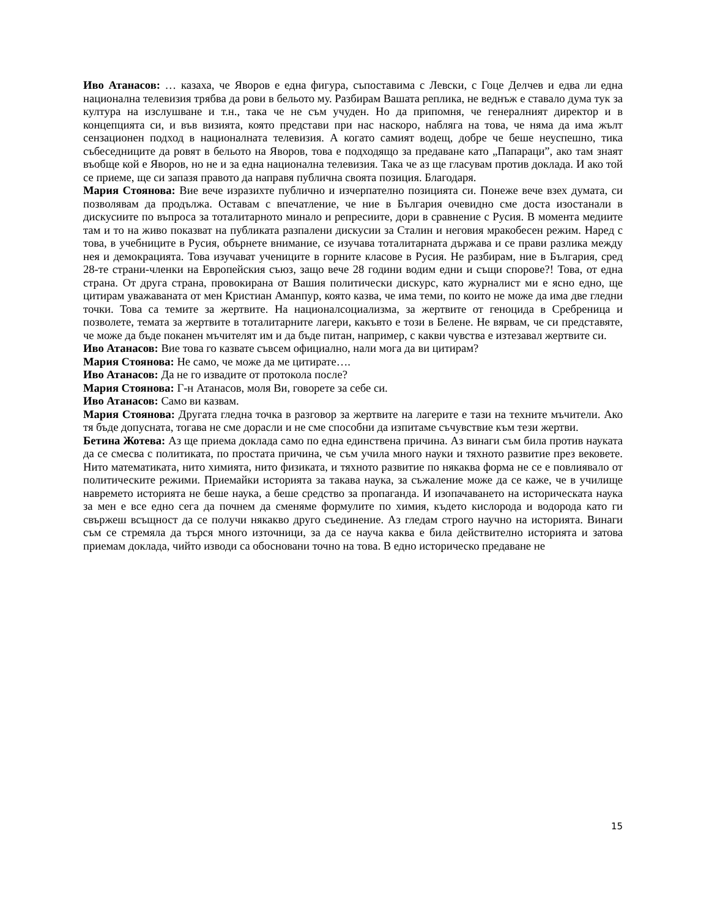Иво Атанасов: … казаха, че Яворов е една фигура, съпоставима с Левски, с Гоце Делчев и едва ли една национална телевизия трябва да рови в бельото му. Разбирам Вашата реплика, не веднъж е ставало дума тук за култура на изслушване и т.н., така че не съм учуден. Но да припомня, че генералният директор и в концепцията си, и във визията, която представи при нас наскоро, набляга на това, че няма да има жълт сензационен подход в националната телевизия. А когато самият водещ, добре че беше неуспешно, тика събеседниците да ровят в бельото на Яворов, това е подходящо за предаване като „Папараци”, ако там знаят въобще кой е Яворов, но не и за една национална телевизия. Така че аз ще гласувам против доклада. И ако той се приеме, ще си запазя правото да направя публична своята позиция. Благодаря.
Мария Стоянова: Вие вече изразихте публично и изчерпателно позицията си. Понеже вече взех думата, си позволявам да продължа. Оставам с впечатление, че ние в България очевидно сме доста изостанали в дискусиите по въпроса за тоталитарното минало и репресиите, дори в сравнение с Русия. В момента медиите там и то на живо показват на публиката разпалени дискусии за Сталин и неговия мракобесен режим. Наред с това, в учебниците в Русия, обърнете внимание, се изучава тоталитарната държава и се прави разлика между нея и демокрацията. Това изучават учениците в горните класове в Русия. Не разбирам, ние в България, сред 28-те страни-членки на Европейския съюз, защо вече 28 години водим едни и същи спорове?! Това, от една страна. От друга страна, провокирана от Вашия политически дискурс, като журналист ми е ясно едно, ще цитирам уважаваната от мен Кристиан Аманпур, която казва, че има теми, по които не може да има две гледни точки. Това са темите за жертвите. На националсоциализма, за жертвите от геноцида в Сребреница и позволете, темата за жертвите в тоталитарните лагери, какъвто е този в Белене. Не вярвам, че си представяте, че може да бъде поканен мъчителят им и да бъде питан, например, с какви чувства е изтезавал жертвите си.
Иво Атанасов: Вие това го казвате съвсем официално, нали мога да ви цитирам?
Мария Стоянова: Не само, че може да ме цитирате….
Иво Атанасов: Да не го извадите от протокола после?
Мария Стоянова: Г-н Атанасов, моля Ви, говорете за себе си.
Иво Атанасов: Само ви казвам.
Мария Стоянова: Другата гледна точка в разговор за жертвите на лагерите е тази на техните мъчители. Ако тя бъде допусната, тогава не сме дорасли и не сме способни да изпитаме съчувствие към тези жертви.
Бетина Жотева: Аз ще приема доклада само по една единствена причина. Аз винаги съм била против науката да се смесва с политиката, по простата причина, че съм учила много науки и тяхното развитие през вековете. Нито математиката, нито химията, нито физиката, и тяхното развитие по някаква форма не се е повлиявало от политическите режими. Приемайки историята за такава наука, за съжаление може да се каже, че в училище навремето историята не беше наука, а беше средство за пропаганда. И изопачаването на историческата наука за мен е все едно сега да почнем да сменяме формулите по химия, където кислорода и водорода като ги свържеш всъщност да се получи някакво друго съединение. Аз гледам строго научно на историята. Винаги съм се стремяла да търся много източници, за да се науча каква е била действително историята и затова приемам доклада, чийто изводи са обосновани точно на това. В едно историческо предаване не
15